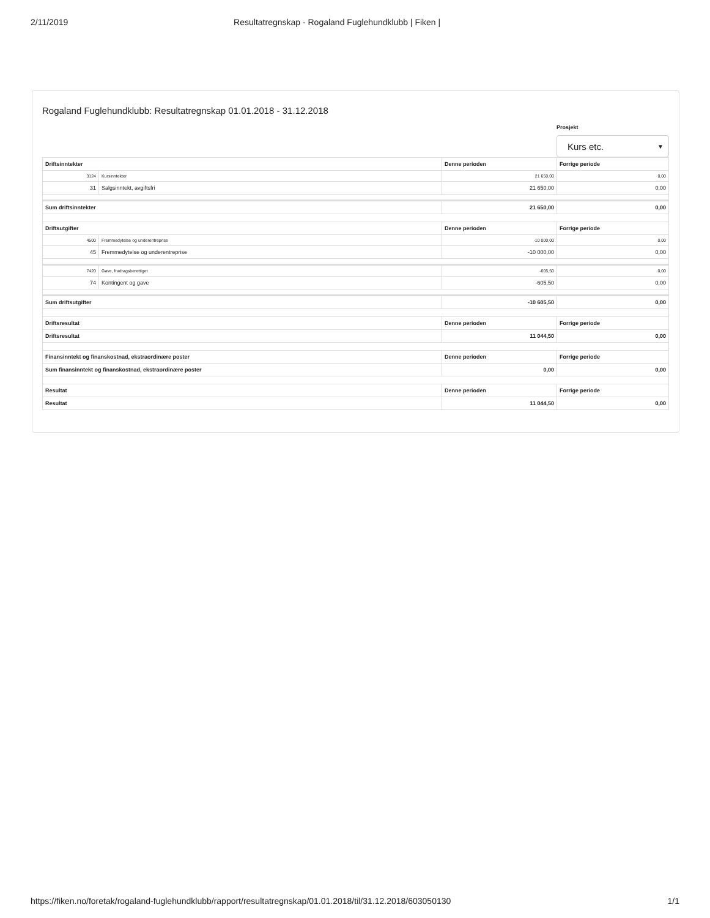2/11/2019 Resultatregnskap - Rogaland Fuglehundklubb | Fiken |
Rogaland Fuglehundklubb: Resultatregnskap 01.01.2018 - 31.12.2018
Prosjekt
Kurs etc. ▼
| Driftsinntekter | | Denne perioden | Forrige periode |
| --- | --- | --- | --- |
| 3124 | Kursinntekter | 21 650,00 | 0,00 |
| 31 | Salgsinntekt, avgiftsfri | 21 650,00 | 0,00 |
| Sum driftsinntekter | | 21 650,00 | 0,00 |
| Driftsutgifter | | Denne perioden | Forrige periode |
| 4500 | Fremmedytelse og underentreprise | -10 000,00 | 0,00 |
| 45 | Fremmedytelse og underentreprise | -10 000,00 | 0,00 |
| 7420 | Gave, fradragsberettiget | -605,50 | 0,00 |
| 74 | Kontingent og gave | -605,50 | 0,00 |
| Sum driftsutgifter | | -10 605,50 | 0,00 |
| Driftsresultat | | Denne perioden | Forrige periode |
| Driftsresultat | | 11 044,50 | 0,00 |
| Finansinntekt og finanskostnad, ekstraordinære poster | | Denne perioden | Forrige periode |
| Sum finansinntekt og finanskostnad, ekstraordinære poster | | 0,00 | 0,00 |
| Resultat | | Denne perioden | Forrige periode |
| Resultat | | 11 044,50 | 0,00 |
https://fiken.no/foretak/rogaland-fuglehundklubb/rapport/resultatregnskap/01.01.2018/til/31.12.2018/603050130 1/1